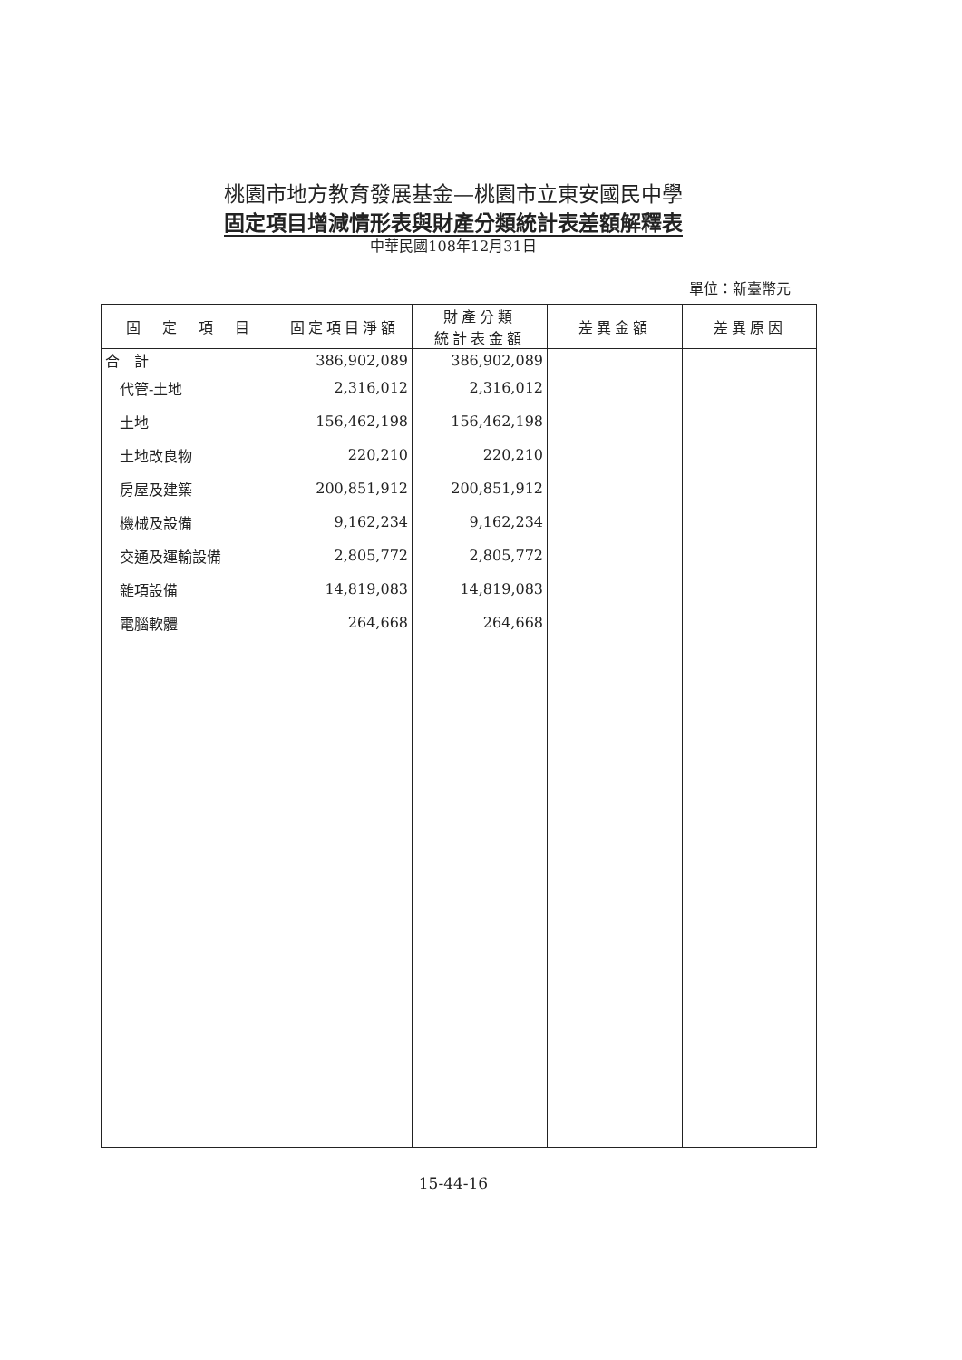桃園市地方教育發展基金—桃園市立東安國民中學
固定項目增減情形表與財產分類統計表差額解釋表
中華民國108年12月31日
單位：新臺幣元
| 固 定 項 目 | 固定項目淨額 | 財產分類 統計表金額 | 差異金額 | 差異原因 |
| --- | --- | --- | --- | --- |
| 合 計 | 386,902,089 | 386,902,089 | | |
| 代管-土地 | 2,316,012 | 2,316,012 | | |
| 土地 | 156,462,198 | 156,462,198 | | |
| 土地改良物 | 220,210 | 220,210 | | |
| 房屋及建築 | 200,851,912 | 200,851,912 | | |
| 機械及設備 | 9,162,234 | 9,162,234 | | |
| 交通及運輸設備 | 2,805,772 | 2,805,772 | | |
| 雜項設備 | 14,819,083 | 14,819,083 | | |
| 電腦軟體 | 264,668 | 264,668 | | |
15-44-16